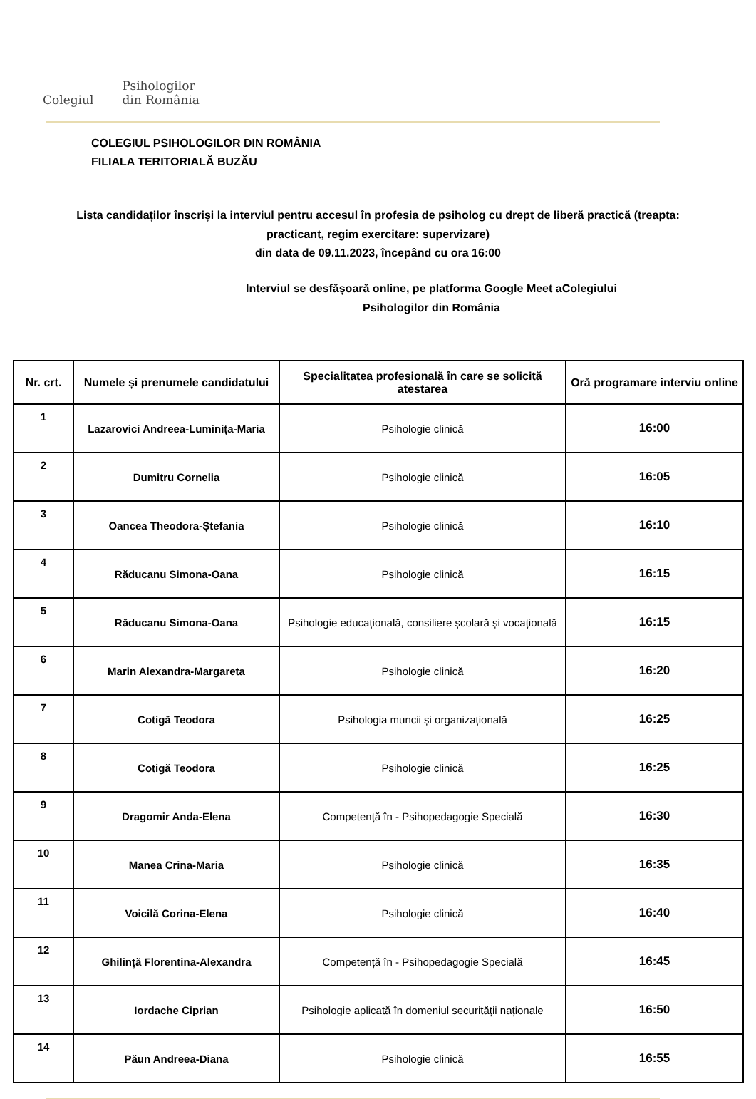Colegiul Psihologilor
din România
COLEGIUL PSIHOLOGILOR DIN ROMÂNIA
FILIALA TERITORIALĂ BUZĂU
Lista candidaților înscriși la interviul pentru accesul în profesia de psiholog cu drept de liberă practică (treapta: practicant, regim exercitare: supervizare)
din data de 09.11.2023, începând cu ora 16:00
Interviul se desfășoară online, pe platforma Google Meet aColegiului
Psihologilor din România
| Nr. crt. | Numele și prenumele candidatului | Specialitatea profesională în care se solicită atestarea | Oră programare interviu online |
| --- | --- | --- | --- |
| 1 | Lazarovici Andreea-Luminița-Maria | Psihologie clinică | 16:00 |
| 2 | Dumitru Cornelia | Psihologie clinică | 16:05 |
| 3 | Oancea Theodora-Ștefania | Psihologie clinică | 16:10 |
| 4 | Răducanu Simona-Oana | Psihologie clinică | 16:15 |
| 5 | Răducanu Simona-Oana | Psihologie educațională, consiliere școlară și vocațională | 16:15 |
| 6 | Marin Alexandra-Margareta | Psihologie clinică | 16:20 |
| 7 | Cotigă Teodora | Psihologia muncii și organizațională | 16:25 |
| 8 | Cotigă Teodora | Psihologie clinică | 16:25 |
| 9 | Dragomir Anda-Elena | Competență în - Psihopedagogie Specială | 16:30 |
| 10 | Manea Crina-Maria | Psihologie clinică | 16:35 |
| 11 | Voicilă Corina-Elena | Psihologie clinică | 16:40 |
| 12 | Ghilință Florentina-Alexandra | Competență în - Psihopedagogie Specială | 16:45 |
| 13 | Iordache Ciprian | Psihologie aplicată în domeniul securității naționale | 16:50 |
| 14 | Păun Andreea-Diana | Psihologie clinică | 16:55 |